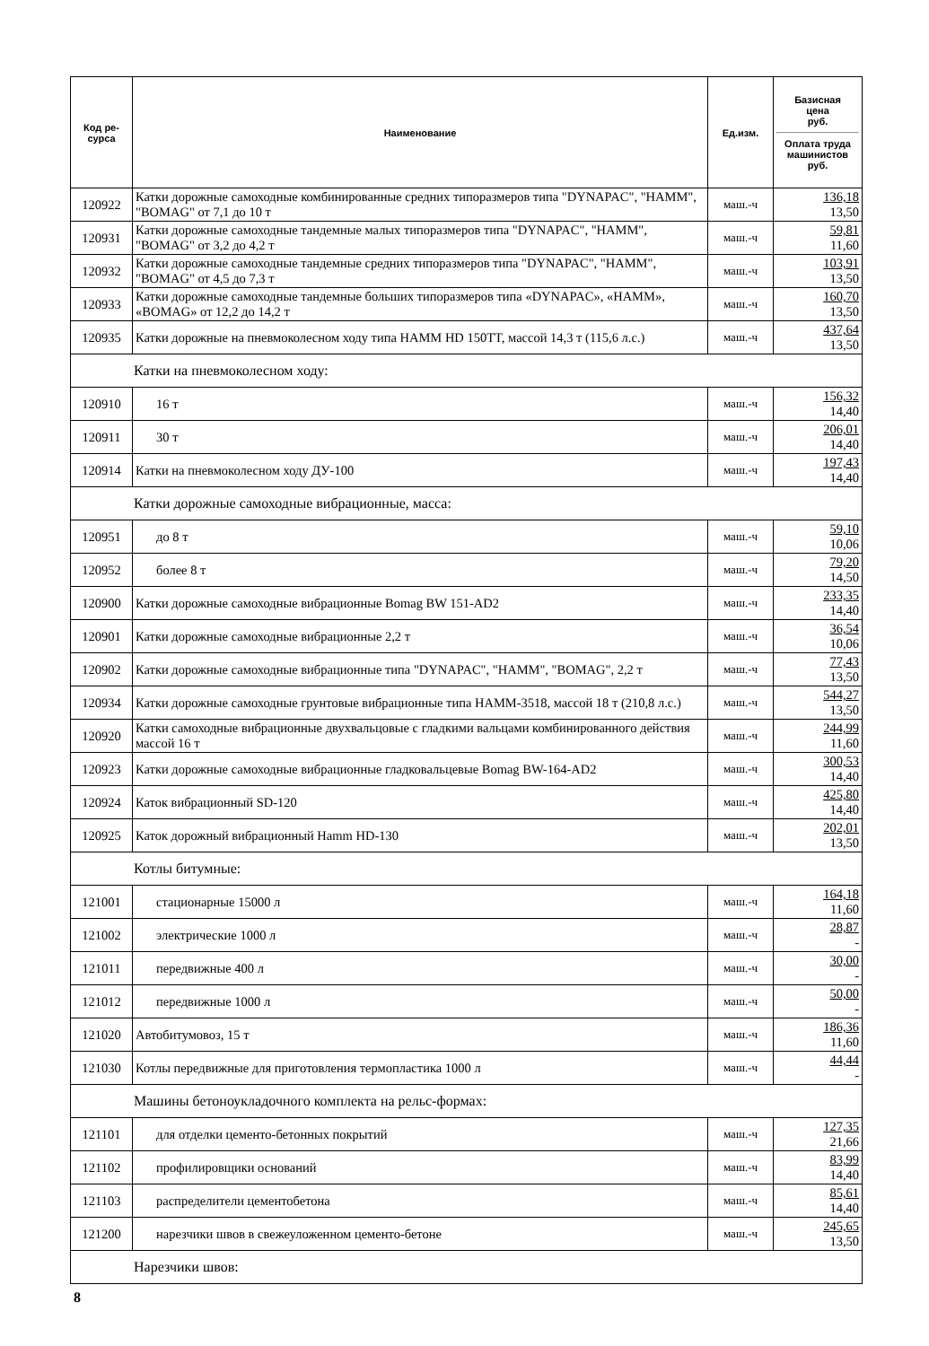| Код ре- сурса | Наименование | Ед.изм. | Базисная цена руб. Оплата труда машинистов руб. |
| --- | --- | --- | --- |
| 120922 | Катки дорожные самоходные комбинированные средних типоразмеров типа "DYNAPAC", "HAMM", "BOMAG" от 7,1 до 10 т | маш.-ч | 136,18 13,50 |
| 120931 | Катки дорожные самоходные тандемные малых типоразмеров типа "DYNAPAC", "HAMM", "BOMAG" от 3,2 до 4,2 т | маш.-ч | 59,81 11,60 |
| 120932 | Катки дорожные самоходные тандемные средних типоразмеров типа "DYNAPAC", "HAMM", "BOMAG" от 4,5 до 7,3 т | маш.-ч | 103,91 13,50 |
| 120933 | Катки дорожные самоходные тандемные больших типоразмеров типа «DYNAPAC», «HAMM», «BOMAG» от 12,2 до 14,2 т | маш.-ч | 160,70 13,50 |
| 120935 | Катки дорожные на пневмоколесном ходу типа HAMM HD 150TT, массой 14,3 т (115,6 л.с.) | маш.-ч | 437,64 13,50 |
| Катки на пневмоколесном ходу: | | | |
| 120910 | 16 т | маш.-ч | 156,32 14,40 |
| 120911 | 30 т | маш.-ч | 206,01 14,40 |
| 120914 | Катки на пневмоколесном ходу ДУ-100 | маш.-ч | 197,43 14,40 |
| Катки дорожные самоходные вибрационные, масса: | | | |
| 120951 | до 8 т | маш.-ч | 59,10 10,06 |
| 120952 | более 8 т | маш.-ч | 79,20 14,50 |
| 120900 | Катки дорожные самоходные вибрационные Bomag BW 151-AD2 | маш.-ч | 233,35 14,40 |
| 120901 | Катки дорожные самоходные вибрационные 2,2 т | маш.-ч | 36,54 10,06 |
| 120902 | Катки дорожные самоходные вибрационные типа "DYNAPAC", "HAMM", "BOMAG", 2,2 т | маш.-ч | 77,43 13,50 |
| 120934 | Катки дорожные самоходные грунтовые вибрационные типа HAMM-3518, массой 18 т (210,8 л.с.) | маш.-ч | 544,27 13,50 |
| 120920 | Катки самоходные вибрационные двухвальцовые с гладкими вальцами комбинированного действия массой 16 т | маш.-ч | 244,99 11,60 |
| 120923 | Катки дорожные самоходные вибрационные гладковальцевые Bomag BW-164-AD2 | маш.-ч | 300,53 14,40 |
| 120924 | Каток вибрационный SD-120 | маш.-ч | 425,80 14,40 |
| 120925 | Каток дорожный вибрационный Hamm HD-130 | маш.-ч | 202,01 13,50 |
| Котлы битумные: | | | |
| 121001 | стационарные 15000 л | маш.-ч | 164,18 11,60 |
| 121002 | электрические 1000 л | маш.-ч | 28,87 - |
| 121011 | передвижные 400 л | маш.-ч | 30,00 - |
| 121012 | передвижные 1000 л | маш.-ч | 50,00 - |
| 121020 | Автобитумовоз, 15 т | маш.-ч | 186,36 11,60 |
| 121030 | Котлы передвижные для приготовления термопластика 1000 л | маш.-ч | 44,44 - |
| Машины бетоноукладочного комплекта на рельс-формах: | | | |
| 121101 | для отделки цементо-бетонных покрытий | маш.-ч | 127,35 21,66 |
| 121102 | профилировщики оснований | маш.-ч | 83,99 14,40 |
| 121103 | распределители цементобетона | маш.-ч | 85,61 14,40 |
| 121200 | нарезчики швов в свежеуложенном цементо-бетоне | маш.-ч | 245,65 13,50 |
| Нарезчики швов: | | | |
8